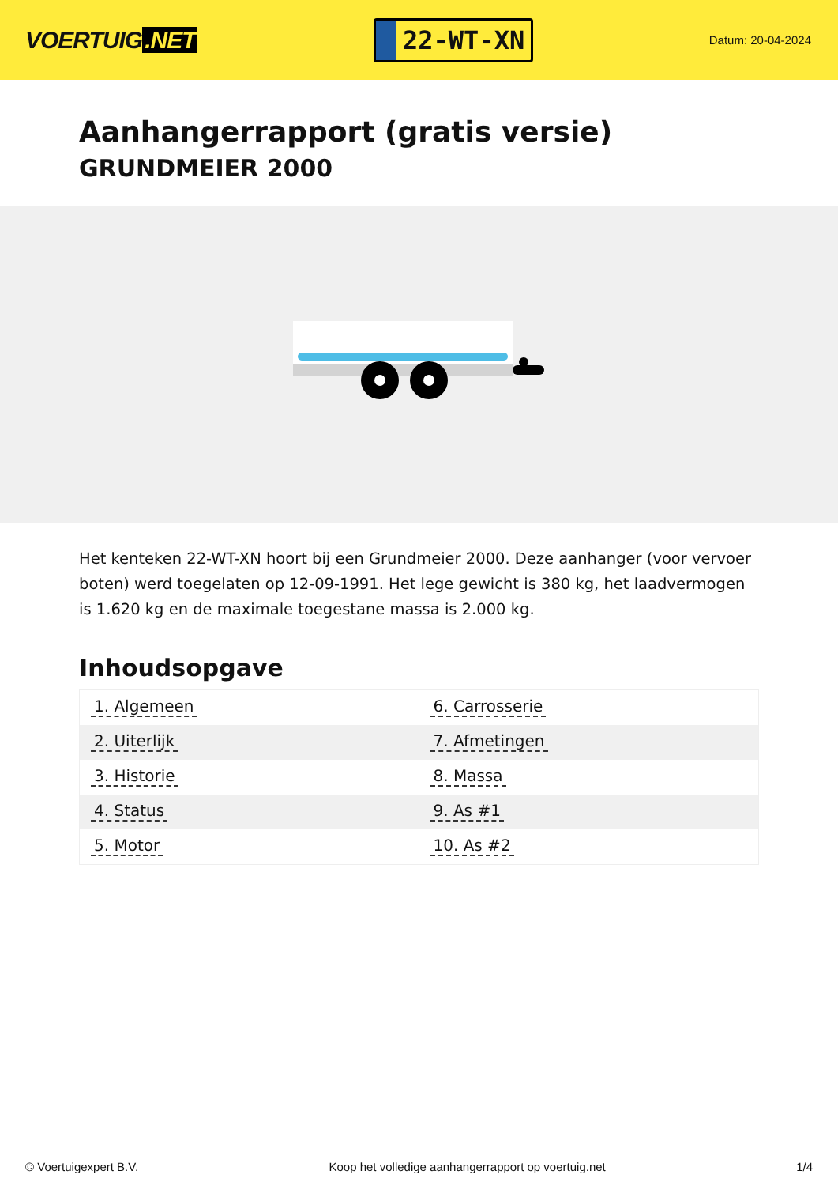VOERTUIG.NET
22-WT-XN
Datum: 20-04-2024
Aanhangerrapport (gratis versie)
GRUNDMEIER 2000
Het kenteken 22-WT-XN hoort bij een Grundmeier 2000. Deze aanhanger (voor vervoer boten) werd toegelaten op 12-09-1991. Het lege gewicht is 380 kg, het laadvermogen is 1.620 kg en de maximale toegestane massa is 2.000 kg.
Inhoudsopgave
| 1. Algemeen | 6. Carrosserie |
| 2. Uiterlijk | 7. Afmetingen |
| 3. Historie | 8. Massa |
| 4. Status | 9. As #1 |
| 5. Motor | 10. As #2 |
© Voertuigexpert B.V. Koop het volledige aanhangerrapport op voertuig.net 1/4